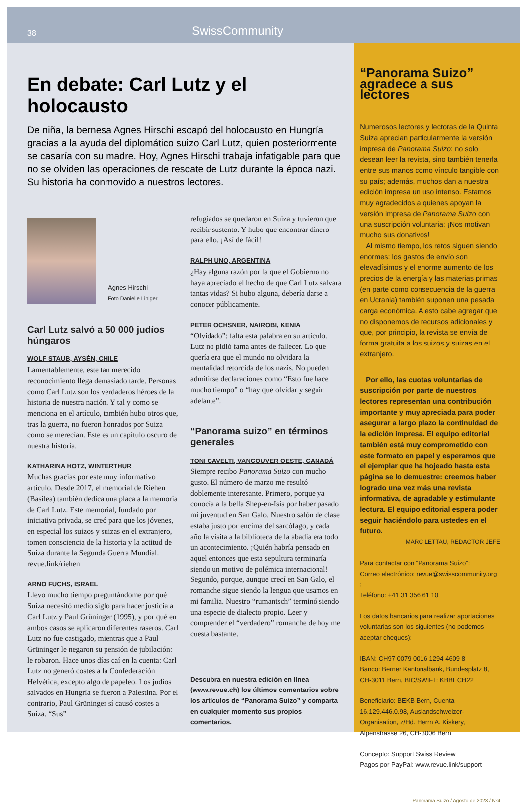38 SwissCommunity
En debate: Carl Lutz y el holocausto
De niña, la bernesa Agnes Hirschi escapó del holocausto en Hungría gracias a la ayuda del diplomático suizo Carl Lutz, quien posteriormente se casaría con su madre. Hoy, Agnes Hirschi trabaja infatigable para que no se olviden las operaciones de rescate de Lutz durante la época nazi. Su historia ha conmovido a nuestros lectores.
Agnes Hirschi
Foto Danielle Liniger
Carl Lutz salvó a 50 000 judíos húngaros
WOLF STAUB, AYSÉN, CHILE
Lamentablemente, este tan merecido reconocimiento llega demasiado tarde. Personas como Carl Lutz son los verdaderos héroes de la historia de nuestra nación. Y tal y como se menciona en el artículo, también hubo otros que, tras la guerra, no fueron honrados por Suiza como se merecían. Este es un capítulo oscuro de nuestra historia.
KATHARINA HOTZ, WINTERTHUR
Muchas gracias por este muy informativo artículo. Desde 2017, el memorial de Riehen (Basilea) también dedica una placa a la memoria de Carl Lutz. Este memorial, fundado por iniciativa privada, se creó para que los jóvenes, en especial los suizos y suizas en el extranjero, tomen consciencia de la historia y la actitud de Suiza durante la Segunda Guerra Mundial. revue.link/riehen
ARNO FUCHS, ISRAEL
Llevo mucho tiempo preguntándome por qué Suiza necesitó medio siglo para hacer justicia a Carl Lutz y Paul Grüninger (1995), y por qué en ambos casos se aplicaron diferentes raseros. Carl Lutz no fue castigado, mientras que a Paul Grüninger le negaron su pensión de jubilación: le robaron. Hace unos días caí en la cuenta: Carl Lutz no generó costes a la Confederación Helvética, excepto algo de papeleo. Los judíos salvados en Hungría se fueron a Palestina. Por el contrario, Paul Grüninger sí causó costes a Suiza. “Sus”
refugiados se quedaron en Suiza y tuvieron que recibir sustento. Y hubo que encontrar dinero para ello. ¡Así de fácil!
RALPH UNO, ARGENTINA
¿Hay alguna razón por la que el Gobierno no haya apreciado el hecho de que Carl Lutz salvara tantas vidas? Si hubo alguna, debería darse a conocer públicamente.
PETER OCHSNER, NAIROBI, KENIA
“Olvidado”: falta esta palabra en su artículo. Lutz no pidió fama antes de fallecer. Lo que quería era que el mundo no olvidara la mentalidad retorcida de los nazis. No pueden admitirse declaraciones como “Esto fue hace mucho tiempo” o “hay que olvidar y seguir adelante”.
“Panorama suizo” en términos generales
TONI CAVELTI, VANCOUVER OESTE, CANADÁ
Siempre recibo Panorama Suizo con mucho gusto. El número de marzo me resultó doblemente interesante. Primero, porque ya conocía a la bella Shep-en-Isis por haber pasado mi juventud en San Galo. Nuestro salón de clase estaba justo por encima del sarcófago, y cada año la visita a la biblioteca de la abadía era todo un acontecimiento. ¡Quién habría pensado en aquel entonces que esta sepultura terminaría siendo un motivo de polémica internacional! Segundo, porque, aunque crecí en San Galo, el romanche sigue siendo la lengua que usamos en mi familia. Nuestro “rumantsch” terminó siendo una especie de dialecto propio. Leer y comprender el “verdadero” romanche de hoy me cuesta bastante.
Descubra en nuestra edición en línea (www.revue.ch) los últimos comentarios sobre los artículos de “Panorama Suizo” y comparta en cualquier momento sus propios comentarios.
“Panorama Suizo” agradece a sus lectores
Numerosos lectores y lectoras de la Quinta Suiza aprecian particularmente la versión impresa de Panorama Suizo: no solo desean leer la revista, sino también tenerla entre sus manos como vínculo tangible con su país; además, muchos dan a nuestra edición impresa un uso intenso. Estamos muy agradecidos a quienes apoyan la versión impresa de Panorama Suizo con una suscripción voluntaria: ¡Nos motivan mucho sus donativos!
Al mismo tiempo, los retos siguen siendo enormes: los gastos de envío son elevadísimos y el enorme aumento de los precios de la energía y las materias primas (en parte como consecuencia de la guerra en Ucrania) también suponen una pesada carga económica. A esto cabe agregar que no disponemos de recursos adicionales y que, por principio, la revista se envía de forma gratuita a los suizos y suizas en el extranjero.
Por ello, las cuotas voluntarias de suscripción por parte de nuestros lectores representan una contribución importante y muy apreciada para poder asegurar a largo plazo la continuidad de la edición impresa. El equipo editorial también está muy comprometido con este formato en papel y esperamos que el ejemplar que ha hojeado hasta esta página se lo demuestre: creemos haber logrado una vez más una revista informativa, de agradable y estimulante lectura. El equipo editorial espera poder seguir haciéndolo para ustedes en el futuro.
MARC LETTAU, REDACTOR JEFE
Para contactar con “Panorama Suizo”:
Correo electrónico: revue@swisscommunity.org ;
Teléfono: +41 31 356 61 10
Los datos bancarios para realizar aportaciones voluntarias son los siguientes (no podemos aceptar cheques):
IBAN: CH97 0079 0016 1294 4609 8
Banco: Berner Kantonalbank, Bundesplatz 8, CH-3011 Bern, BIC/SWIFT: KBBECH22
Beneficiario: BEKB Bern, Cuenta 16.129.446.0.98, Auslandschweizer-Organisation, z/Hd. Herrn A. Kiskery, Alpenstrasse 26, CH-3006 Bern
Concepto: Support Swiss Review
Pagos por PayPal: www.revue.link/support
Panorama Suizo / Agosto de 2023 / Nº4